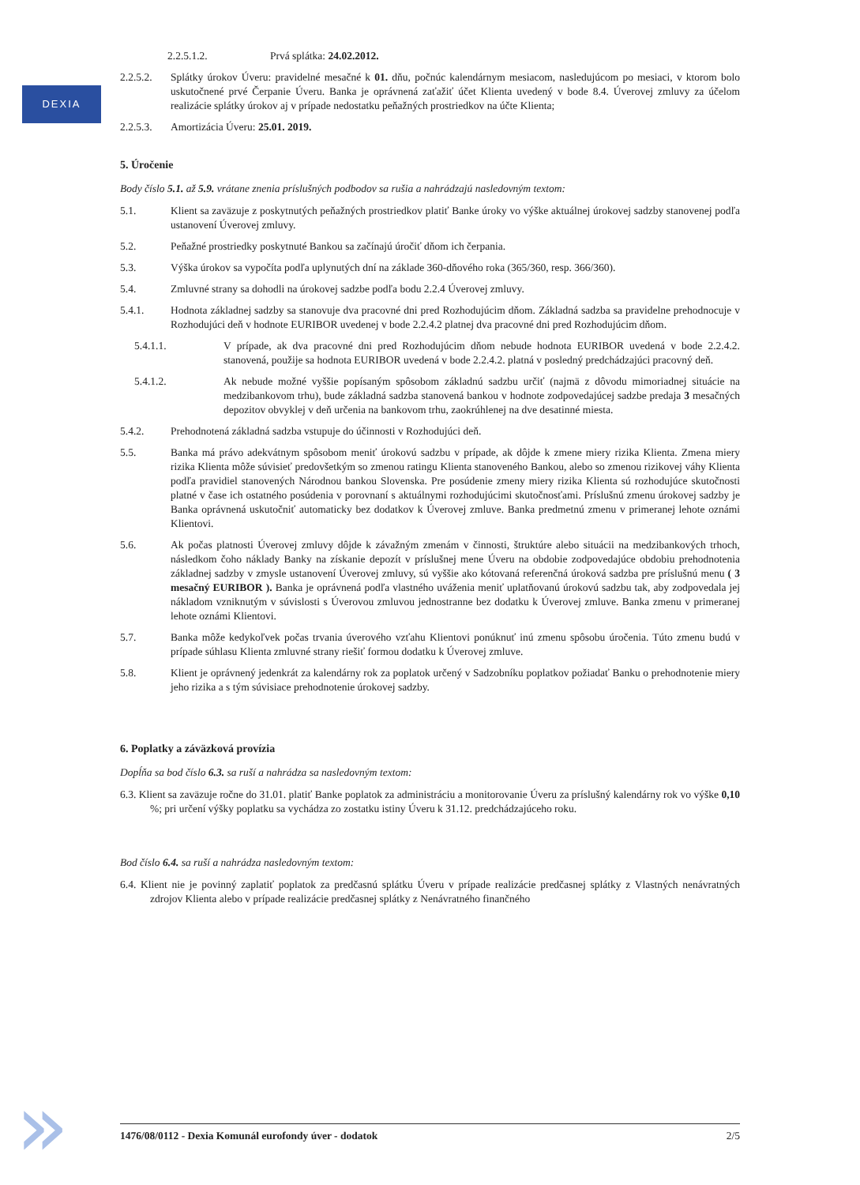DEXIA
2.2.5.1.2. Prvá splátka: 24.02.2012.
2.2.5.2.
Splátky úrokov Úveru: pravidelné mesačné k 01. dňu, počnúc kalendárnym mesiacom, nasledujúcom po mesiaci, v ktorom bolo uskutočnené prvé Čerpanie Úveru. Banka je oprávnená zaťažiť účet Klienta uvedený v bode 8.4. Úverovej zmluvy za účelom realizácie splátky úrokov aj v prípade nedostatku peňažných prostriedkov na účte Klienta;
2.2.5.3.
Amortizácia Úveru: 25.01. 2019.
5. Úročenie
Body číslo 5.1. až 5.9. vrátane znenia príslušných podbodov sa rušia a nahrádzajú nasledovným textom:
5.1. Klient sa zaväzuje z poskytnutých peňažných prostriedkov platiť Banke úroky vo výške aktuálnej úrokovej sadzby stanovenej podľa ustanovení Úverovej zmluvy.
5.2. Peňažné prostriedky poskytnuté Bankou sa začínajú úročiť dňom ich čerpania.
5.3. Výška úrokov sa vypočíta podľa uplynutých dní na základe 360-dňového roka (365/360, resp. 366/360).
5.4. Zmluvné strany sa dohodli na úrokovej sadzbe podľa bodu 2.2.4 Úverovej zmluvy.
5.4.1. Hodnota základnej sadzby sa stanovuje dva pracovné dni pred Rozhodujúcim dňom. Základná sadzba sa pravidelne prehodnocuje v Rozhodujúci deň v hodnote EURIBOR uvedenej v bode 2.2.4.2 platnej dva pracovné dni pred Rozhodujúcim dňom.
5.4.1.1. V prípade, ak dva pracovné dni pred Rozhodujúcim dňom nebude hodnota EURIBOR uvedená v bode 2.2.4.2. stanovená, použije sa hodnota EURIBOR uvedená v bode 2.2.4.2. platná v posledný predchádzajúci pracovný deň.
5.4.1.2. Ak nebude možné vyššie popísaným spôsobom základnú sadzbu určiť (najmä z dôvodu mimoriadnej situácie na medzibankovom trhu), bude základná sadzba stanovená bankou v hodnote zodpovedajúcej sadzbe predaja 3 mesačných depozitov obvyklej v deň určenia na bankovom trhu, zaokrúhlenej na dve desatinné miesta.
5.4.2. Prehodnotená základná sadzba vstupuje do účinnosti v Rozhodujúci deň.
5.5. Banka má právo adekvátnym spôsobom meniť úrokovú sadzbu v prípade, ak dôjde k zmene miery rizika Klienta. Zmena miery rizika Klienta môže súvisieť predovšetkým so zmenou ratingu Klienta stanoveného Bankou, alebo so zmenou rizikovej váhy Klienta podľa pravidiel stanovených Národnou bankou Slovenska. Pre posúdenie zmeny miery rizika Klienta sú rozhodujúce skutočnosti platné v čase ich ostatného posúdenia v porovnaní s aktuálnymi rozhodujúcimi skutočnosťami. Príslušnú zmenu úrokovej sadzby je Banka oprávnená uskutočniť automaticky bez dodatkov k Úverovej zmluve. Banka predmetnú zmenu v primeranej lehote oznámi Klientovi.
5.6. Ak počas platnosti Úverovej zmluvy dôjde k závažným zmenám v činnosti, štruktúre alebo situácii na medzibankových trhoch, následkom čoho náklady Banky na získanie depozít v príslušnej mene Úveru na obdobie zodpovedajúce obdobiu prehodnotenia základnej sadzby v zmysle ustanovení Úverovej zmluvy, sú vyššie ako kótovaná referenčná úroková sadzba pre príslušnú menu ( 3 mesačný EURIBOR ). Banka je oprávnená podľa vlastného uváženia meniť uplatňovanú úrokovú sadzbu tak, aby zodpovedala jej nákladom vzniknutým v súvislosti s Úverovou zmluvou jednostranne bez dodatku k Úverovej zmluve. Banka zmenu v primeranej lehote oznámi Klientovi.
5.7. Banka môže kedykoľvek počas trvania úverového vzťahu Klientovi ponúknuť inú zmenu spôsobu úročenia. Túto zmenu budú v prípade súhlasu Klienta zmluvné strany riešiť formou dodatku k Úverovej zmluve.
5.8. Klient je oprávnený jedenkrát za kalendárny rok za poplatok určený v Sadzobníku poplatkov požiadať Banku o prehodnotenie miery jeho rizika a s tým súvisiace prehodnotenie úrokovej sadzby.
6. Poplatky a záväzková provízia
Dopĺňa sa bod číslo 6.3. sa ruší a nahrádza sa nasledovným textom:
6.3. Klient sa zaväzuje ročne do 31.01. platiť Banke poplatok za administráciu a monitorovanie Úveru za príslušný kalendárny rok vo výške 0,10 %; pri určení výšky poplatku sa vychádza zo zostatku istiny Úveru k 31.12. predchádzajúceho roku.
Bod číslo 6.4. sa ruší a nahrádza nasledovným textom:
6.4. Klient nie je povinný zaplatiť poplatok za predčasnú splátku Úveru v prípade realizácie predčasnej splátky z Vlastných nenávratných zdrojov Klienta alebo v prípade realizácie predčasnej splátky z Nenávratného finančného
1476/08/0112 - Dexia Komunál eurofondy úver - dodatok 2/5
»